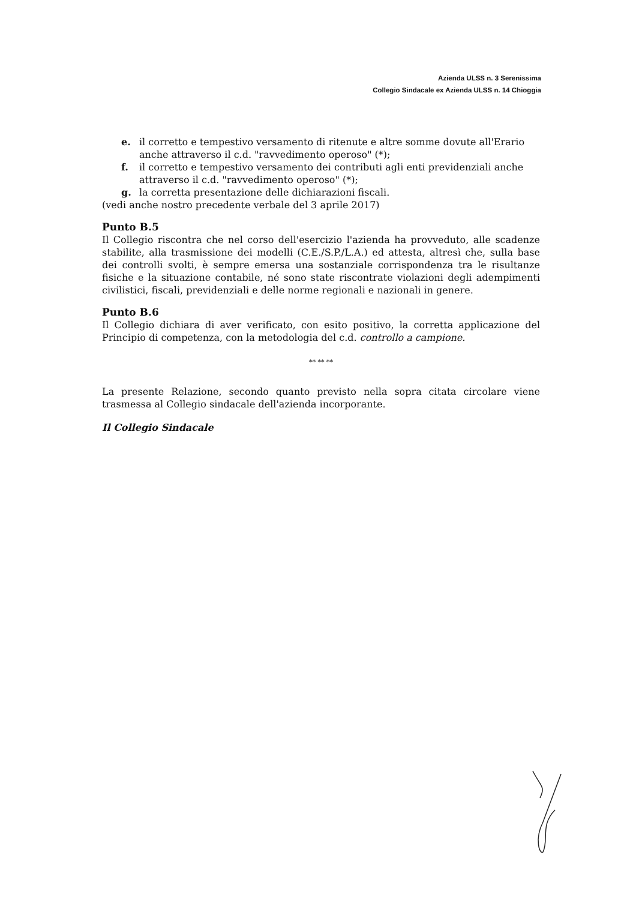Azienda ULSS n. 3 Serenissima
Collegio Sindacale ex Azienda ULSS n. 14 Chioggia
e. il corretto e tempestivo versamento di ritenute e altre somme dovute all'Erario anche attraverso il c.d. "ravvedimento operoso" (*);
f. il corretto e tempestivo versamento dei contributi agli enti previdenziali anche attraverso il c.d. "ravvedimento operoso" (*);
g. la corretta presentazione delle dichiarazioni fiscali.
(vedi anche nostro precedente verbale del 3 aprile 2017)
Punto B.5
Il Collegio riscontra che nel corso dell'esercizio l'azienda ha provveduto, alle scadenze stabilite, alla trasmissione dei modelli (C.E./S.P./L.A.) ed attesta, altresì che, sulla base dei controlli svolti, è sempre emersa una sostanziale corrispondenza tra le risultanze fisiche e la situazione contabile, né sono state riscontrate violazioni degli adempimenti civilistici, fiscali, previdenziali e delle norme regionali e nazionali in genere.
Punto B.6
Il Collegio dichiara di aver verificato, con esito positivo, la corretta applicazione del Principio di competenza, con la metodologia del c.d. controllo a campione.
** ** **
La presente Relazione, secondo quanto previsto nella sopra citata circolare viene trasmessa al Collegio sindacale dell'azienda incorporante.
Il Collegio Sindacale